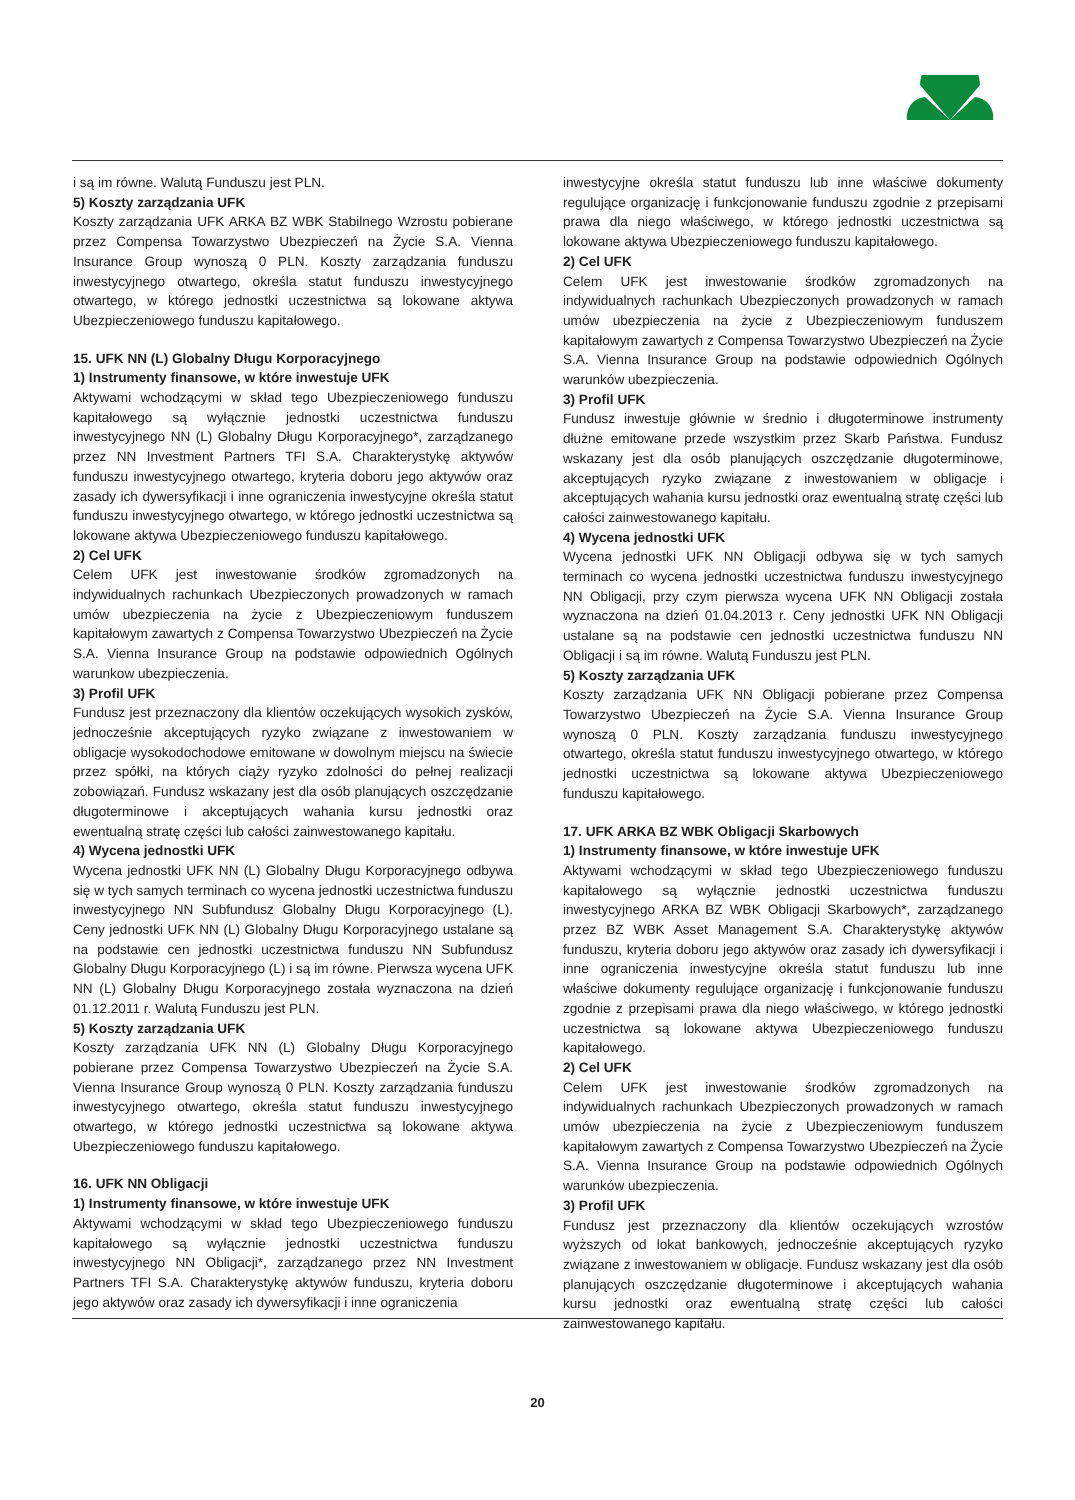i są im równe. Walutą Funduszu jest PLN.
5) Koszty zarządzania UFK
Koszty zarządzania UFK ARKA BZ WBK Stabilnego Wzrostu pobierane przez Compensa Towarzystwo Ubezpieczeń na Życie S.A. Vienna Insurance Group wynoszą 0 PLN. Koszty zarządzania funduszu inwestycyjnego otwartego, określa statut funduszu inwestycyjnego otwartego, w którego jednostki uczestnictwa są lokowane aktywa Ubezpieczeniowego funduszu kapitałowego.
15. UFK NN (L) Globalny Długu Korporacyjnego
1) Instrumenty finansowe, w które inwestuje UFK
Aktywami wchodzącymi w skład tego Ubezpieczeniowego funduszu kapitałowego są wyłącznie jednostki uczestnictwa funduszu inwestycyjnego NN (L) Globalny Długu Korporacyjnego*, zarządzanego przez NN Investment Partners TFI S.A. Charakterystykę aktywów funduszu inwestycyjnego otwartego, kryteria doboru jego aktywów oraz zasady ich dywersyfikacji i inne ograniczenia inwestycyjne określa statut funduszu inwestycyjnego otwartego, w którego jednostki uczestnictwa są lokowane aktywa Ubezpieczeniowego funduszu kapitałowego.
2) Cel UFK
Celem UFK jest inwestowanie środków zgromadzonych na indywidualnych rachunkach Ubezpieczonych prowadzonych w ramach umów ubezpieczenia na życie z Ubezpieczeniowym funduszem kapitałowym zawartych z Compensa Towarzystwo Ubezpieczeń na Życie S.A. Vienna Insurance Group na podstawie odpowiednich Ogólnych warunkow ubezpieczenia.
3) Profil UFK
Fundusz jest przeznaczony dla klientów oczekujących wysokich zysków, jednocześnie akceptujących ryzyko związane z inwestowaniem w obligacje wysokodochodowe emitowane w dowolnym miejscu na świecie przez spółki, na których ciąży ryzyko zdolności do pełnej realizacji zobowiązań. Fundusz wskazany jest dla osób planujących oszczędzanie długoterminowe i akceptujących wahania kursu jednostki oraz ewentualną stratę części lub całości zainwestowanego kapitału.
4) Wycena jednostki UFK
Wycena jednostki UFK NN (L) Globalny Długu Korporacyjnego odbywa się w tych samych terminach co wycena jednostki uczestnictwa funduszu inwestycyjnego NN Subfundusz Globalny Długu Korporacyjnego (L). Ceny jednostki UFK NN (L) Globalny Długu Korporacyjnego ustalane są na podstawie cen jednostki uczestnictwa funduszu NN Subfundusz Globalny Długu Korporacyjnego (L) i są im równe. Pierwsza wycena UFK NN (L) Globalny Długu Korporacyjnego została wyznaczona na dzień 01.12.2011 r. Walutą Funduszu jest PLN.
5) Koszty zarządzania UFK
Koszty zarządzania UFK NN (L) Globalny Długu Korporacyjnego pobierane przez Compensa Towarzystwo Ubezpieczeń na Życie S.A. Vienna Insurance Group wynoszą 0 PLN. Koszty zarządzania funduszu inwestycyjnego otwartego, określa statut funduszu inwestycyjnego otwartego, w którego jednostki uczestnictwa są lokowane aktywa Ubezpieczeniowego funduszu kapitałowego.
16. UFK NN Obligacji
1) Instrumenty finansowe, w które inwestuje UFK
Aktywami wchodzącymi w skład tego Ubezpieczeniowego funduszu kapitałowego są wyłącznie jednostki uczestnictwa funduszu inwestycyjnego NN Obligacji*, zarządzanego przez NN Investment Partners TFI S.A. Charakterystykę aktywów funduszu, kryteria doboru jego aktywów oraz zasady ich dywersyfikacji i inne ograniczenia
inwestycyjne określa statut funduszu lub inne właściwe dokumenty regulujące organizację i funkcjonowanie funduszu zgodnie z przepisami prawa dla niego właściwego, w którego jednostki uczestnictwa są lokowane aktywa Ubezpieczeniowego funduszu kapitałowego.
2) Cel UFK
Celem UFK jest inwestowanie środków zgromadzonych na indywidualnych rachunkach Ubezpieczonych prowadzonych w ramach umów ubezpieczenia na życie z Ubezpieczeniowym funduszem kapitałowym zawartych z Compensa Towarzystwo Ubezpieczeń na Życie S.A. Vienna Insurance Group na podstawie odpowiednich Ogólnych warunków ubezpieczenia.
3) Profil UFK
Fundusz inwestuje głównie w średnio i długoterminowe instrumenty dłużne emitowane przede wszystkim przez Skarb Państwa. Fundusz wskazany jest dla osób planujących oszczędzanie długoterminowe, akceptujących ryzyko związane z inwestowaniem w obligacje i akceptujących wahania kursu jednostki oraz ewentualną stratę części lub całości zainwestowanego kapitału.
4) Wycena jednostki UFK
Wycena jednostki UFK NN Obligacji odbywa się w tych samych terminach co wycena jednostki uczestnictwa funduszu inwestycyjnego NN Obligacji, przy czym pierwsza wycena UFK NN Obligacji została wyznaczona na dzień 01.04.2013 r. Ceny jednostki UFK NN Obligacji ustalane są na podstawie cen jednostki uczestnictwa funduszu NN Obligacji i są im równe. Walutą Funduszu jest PLN.
5) Koszty zarządzania UFK
Koszty zarządzania UFK NN Obligacji pobierane przez Compensa Towarzystwo Ubezpieczeń na Życie S.A. Vienna Insurance Group wynoszą 0 PLN. Koszty zarządzania funduszu inwestycyjnego otwartego, określa statut funduszu inwestycyjnego otwartego, w którego jednostki uczestnictwa są lokowane aktywa Ubezpieczeniowego funduszu kapitałowego.
17. UFK ARKA BZ WBK Obligacji Skarbowych
1) Instrumenty finansowe, w które inwestuje UFK
Aktywami wchodzącymi w skład tego Ubezpieczeniowego funduszu kapitałowego są wyłącznie jednostki uczestnictwa funduszu inwestycyjnego ARKA BZ WBK Obligacji Skarbowych*, zarządzanego przez BZ WBK Asset Management S.A. Charakterystykę aktywów funduszu, kryteria doboru jego aktywów oraz zasady ich dywersyfikacji i inne ograniczenia inwestycyjne określa statut funduszu lub inne właściwe dokumenty regulujące organizację i funkcjonowanie funduszu zgodnie z przepisami prawa dla niego właściwego, w którego jednostki uczestnictwa są lokowane aktywa Ubezpieczeniowego funduszu kapitałowego.
2) Cel UFK
Celem UFK jest inwestowanie środków zgromadzonych na indywidualnych rachunkach Ubezpieczonych prowadzonych w ramach umów ubezpieczenia na życie z Ubezpieczeniowym funduszem kapitałowym zawartych z Compensa Towarzystwo Ubezpieczeń na Życie S.A. Vienna Insurance Group na podstawie odpowiednich Ogólnych warunków ubezpieczenia.
3) Profil UFK
Fundusz jest przeznaczony dla klientów oczekujących wzrostów wyższych od lokat bankowych, jednocześnie akceptujących ryzyko związane z inwestowaniem w obligacje. Fundusz wskazany jest dla osób planujących oszczędzanie długoterminowe i akceptujących wahania kursu jednostki oraz ewentualną stratę części lub całości zainwestowanego kapitału.
20